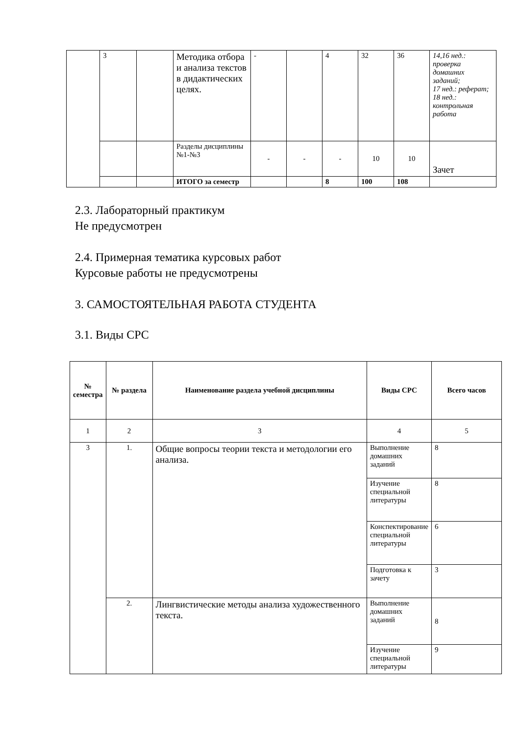| | 3 | | Методика отбора и анализа текстов в дидактических целях. | - | | 4 | 32 | 36 | 14,16 нед.: проверка домашних заданий; 17 нед.: реферат; 18 нед.: контрольная работа |
| | | | Разделы дисциплины №1-№3 | - | - | - | 10 | 10 | Зачет |
| | | | ИТОГО за семестр | | | 8 | 100 | 108 | |
2.3. Лабораторный практикум
Не предусмотрен
2.4. Примерная тематика курсовых работ
Курсовые работы не предусмотрены
3. САМОСТОЯТЕЛЬНАЯ РАБОТА СТУДЕНТА
3.1. Виды СРС
| № семестра | № раздела | Наименование раздела учебной дисциплины | Виды СРС | Всего часов |
| --- | --- | --- | --- | --- |
| 1 | 2 | 3 | 4 | 5 |
| 3 | 1. | Общие вопросы теории текста и методологии его анализа. | Выполнение домашних заданий | 8 |
| | | | Изучение специальной литературы | 8 |
| | | | Конспектирование специальной литературы | 6 |
| | | | Подготовка к зачету | 3 |
| | 2. | Лингвистические методы анализа художественного текста. | Выполнение домашних заданий | 8 |
| | | | Изучение специальной литературы | 9 |